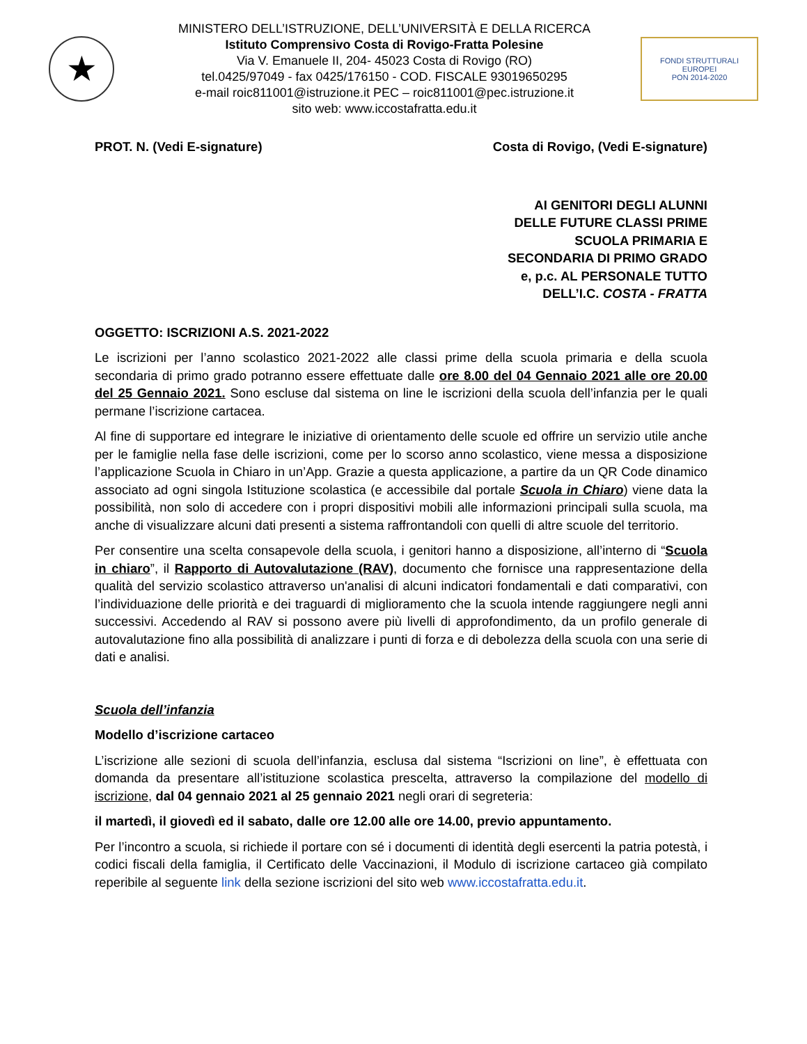★
MINISTERO DELL’ISTRUZIONE, DELL’UNIVERSITÀ E DELLA RICERCA
Istituto Comprensivo Costa di Rovigo-Fratta Polesine
Via V. Emanuele II, 204- 45023 Costa di Rovigo (RO)
tel.0425/97049 - fax 0425/176150 - COD. FISCALE 93019650295
e-mail roic811001@istruzione.it PEC – roic811001@pec.istruzione.it
sito web: www.iccostafratta.edu.it
FONDI STRUTTURALI EUROPEI
PON 2014-2020
PROT. N. (Vedi E-signature) Costa di Rovigo, (Vedi E-signature)
AI GENITORI DEGLI ALUNNI
DELLE FUTURE CLASSI PRIME
SCUOLA PRIMARIA E
SECONDARIA DI PRIMO GRADO
e, p.c. AL PERSONALE TUTTO
DELL’I.C. COSTA - FRATTA
OGGETTO: ISCRIZIONI A.S. 2021-2022
Le iscrizioni per l’anno scolastico 2021-2022 alle classi prime della scuola primaria e della scuola secondaria di primo grado potranno essere effettuate dalle ore 8.00 del 04 Gennaio 2021 alle ore 20.00 del 25 Gennaio 2021. Sono escluse dal sistema on line le iscrizioni della scuola dell’infanzia per le quali permane l’iscrizione cartacea.
Al fine di supportare ed integrare le iniziative di orientamento delle scuole ed offrire un servizio utile anche per le famiglie nella fase delle iscrizioni, come per lo scorso anno scolastico, viene messa a disposizione l’applicazione Scuola in Chiaro in un’App. Grazie a questa applicazione, a partire da un QR Code dinamico associato ad ogni singola Istituzione scolastica (e accessibile dal portale Scuola in Chiaro) viene data la possibilità, non solo di accedere con i propri dispositivi mobili alle informazioni principali sulla scuola, ma anche di visualizzare alcuni dati presenti a sistema raffrontandoli con quelli di altre scuole del territorio.
Per consentire una scelta consapevole della scuola, i genitori hanno a disposizione, all’interno di “Scuola in chiaro”, il Rapporto di Autovalutazione (RAV), documento che fornisce una rappresentazione della qualità del servizio scolastico attraverso un'analisi di alcuni indicatori fondamentali e dati comparativi, con l’individuazione delle priorità e dei traguardi di miglioramento che la scuola intende raggiungere negli anni successivi. Accedendo al RAV si possono avere più livelli di approfondimento, da un profilo generale di autovalutazione fino alla possibilità di analizzare i punti di forza e di debolezza della scuola con una serie di dati e analisi.
Scuola dell’infanzia
Modello d’iscrizione cartaceo
L’iscrizione alle sezioni di scuola dell’infanzia, esclusa dal sistema “Iscrizioni on line”, è effettuata con domanda da presentare all’istituzione scolastica prescelta, attraverso la compilazione del modello di iscrizione, dal 04 gennaio 2021 al 25 gennaio 2021 negli orari di segreteria:
il martedì, il giovedì ed il sabato, dalle ore 12.00 alle ore 14.00, previo appuntamento.
Per l’incontro a scuola, si richiede il portare con sé i documenti di identità degli esercenti la patria potestà, i codici fiscali della famiglia, il Certificato delle Vaccinazioni, il Modulo di iscrizione cartaceo già compilato reperibile al seguente link della sezione iscrizioni del sito web www.iccostafratta.edu.it.